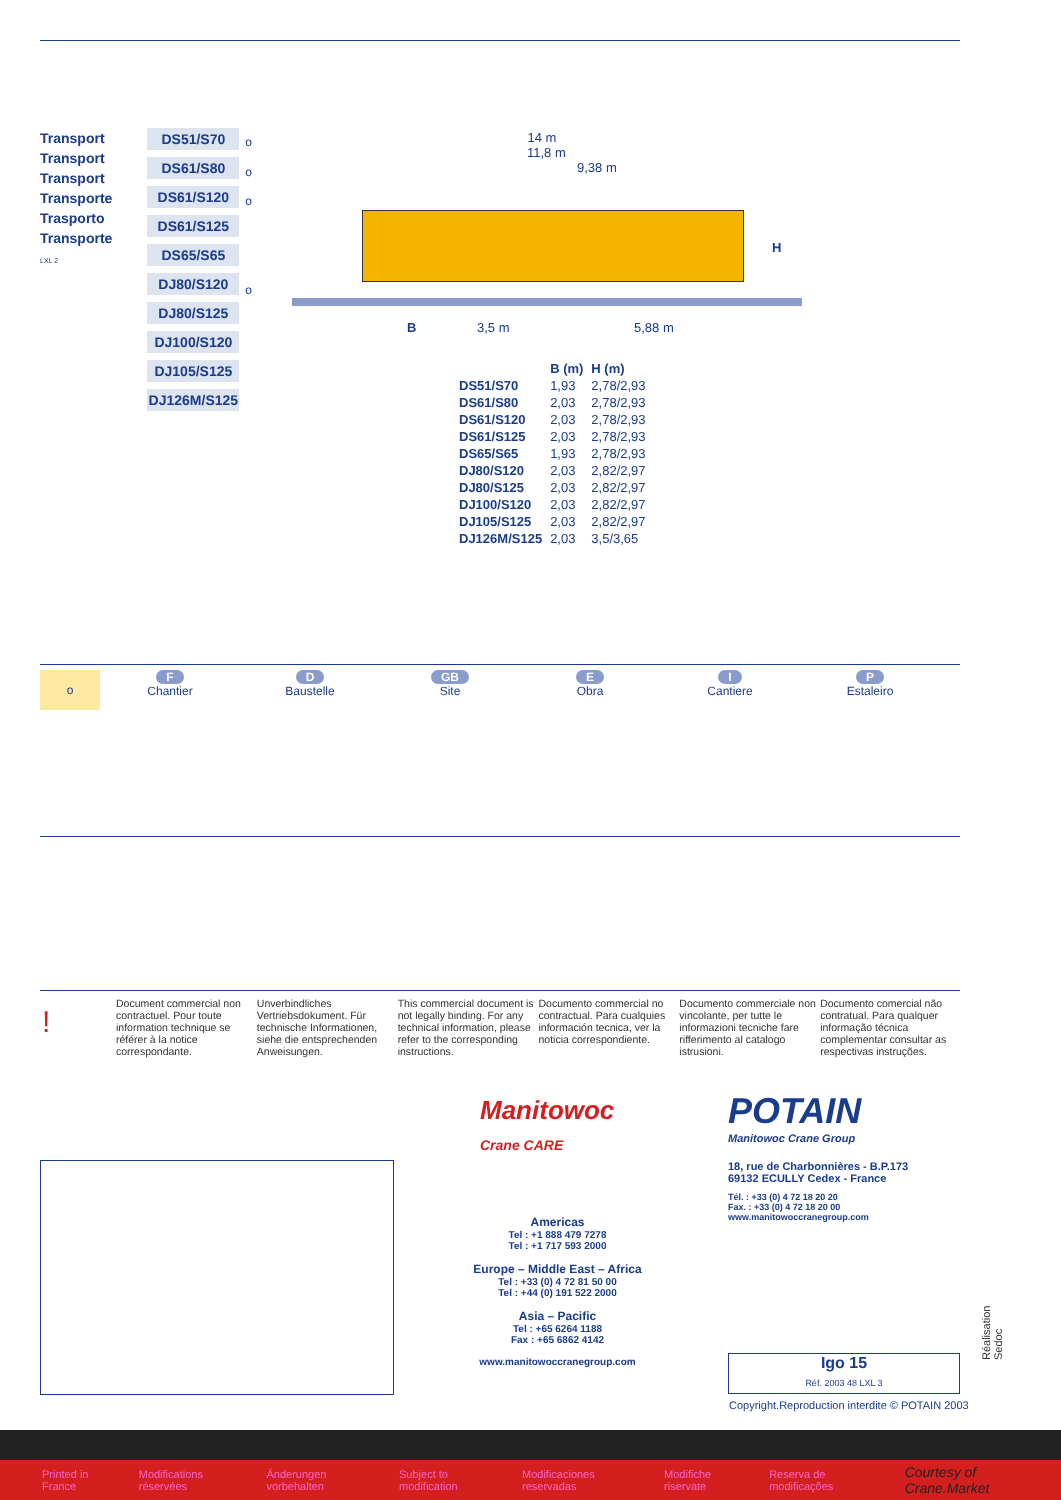Transport
Transport
Transport
Transporte
Trasporto
Transporte
LXL 2
DS51/S70
DS61/S80
DS61/S120
DS61/S125
DS65/S65
DJ80/S120
DJ80/S125
DJ100/S120
DJ105/S125
DJ126M/S125
o
o
o
o
14 m
11,8 m
9,38 m
H
B 3,5 m 5,88 m
| | B (m) | H (m) |
| --- | --- | --- |
| DS51/S70 | 1,93 | 2,78/2,93 |
| DS61/S80 | 2,03 | 2,78/2,93 |
| DS61/S120 | 2,03 | 2,78/2,93 |
| DS61/S125 | 2,03 | 2,78/2,93 |
| DS65/S65 | 1,93 | 2,78/2,93 |
| DJ80/S120 | 2,03 | 2,82/2,97 |
| DJ80/S125 | 2,03 | 2,82/2,97 |
| DJ100/S120 | 2,03 | 2,82/2,97 |
| DJ105/S125 | 2,03 | 2,82/2,97 |
| DJ126M/S125 | 2,03 | 3,5/3,65 |
o
F
Chantier
D
Baustelle
GB
Site
E
Obra
I
Cantiere
P
Estaleiro
!
Document commercial non contractuel. Pour toute information technique se référer à la notice correspondante.
Unverbindliches Vertriebsdokument. Für technische Informationen, siehe die entsprechenden Anweisungen.
This commercial document is not legally binding. For any technical information, please refer to the corresponding instructions.
Documento commercial no contractual. Para cualquies información tecnica, ver la noticia correspondiente.
Documento commerciale non vincolante, per tutte le informazioni tecniche fare rifferimento al catalogo istrusioni.
Documento comercial não contratual. Para qualquer informação técnica complementar consultar as respectivas instruções.
Manitowoc
Crane CARE
Americas
Tel : +1 888 479 7278
Tel : +1 717 593 2000
Europe – Middle East – Africa
Tel : +33 (0) 4 72 81 50 00
Tel : +44 (0) 191 522 2000
Asia – Pacific
Tel : +65 6264 1188
Fax : +65 6862 4142
www.manitowoccranegroup.com
POTAIN
Manitowoc Crane Group
18, rue de Charbonnières - B.P.173
69132 ECULLY Cedex - France
Tél. : +33 (0) 4 72 18 20 20
Fax. : +33 (0) 4 72 18 20 00
www.manitowoccranegroup.com
Igo 15
Réf. 2003 48 LXL 3
Copyright.Reproduction interdite © POTAIN 2003
Réalisation Sedoc
Printed in France Modifications réservées Änderungen vorbehalten Subject to modification Modificaciones reservadas Modifiche riservate Reserva de modificações Courtesy of Crane.Market